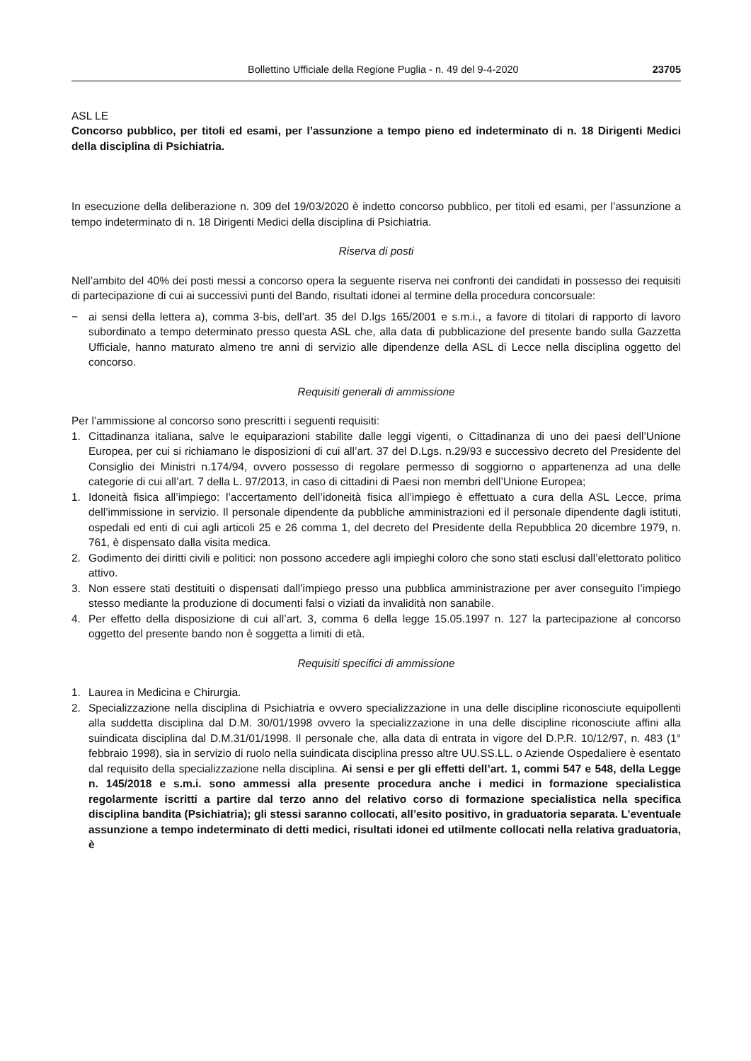Bollettino Ufficiale della Regione Puglia - n. 49 del 9-4-2020 23705
ASL LE
Concorso pubblico, per titoli ed esami, per l’assunzione a tempo pieno ed indeterminato di n. 18 Dirigenti Medici della disciplina di Psichiatria.
In esecuzione della deliberazione n. 309 del 19/03/2020 è indetto concorso pubblico, per titoli ed esami, per l’assunzione a tempo indeterminato di n. 18 Dirigenti Medici della disciplina di Psichiatria.
Riserva di posti
Nell’ambito del 40% dei posti messi a concorso opera la seguente riserva nei confronti dei candidati in possesso dei requisiti di partecipazione di cui ai successivi punti del Bando, risultati idonei al termine della procedura concorsuale:
− ai sensi della lettera a), comma 3-bis, dell’art. 35 del D.lgs 165/2001 e s.m.i., a favore di titolari di rapporto di lavoro subordinato a tempo determinato presso questa ASL che, alla data di pubblicazione del presente bando sulla Gazzetta Ufficiale, hanno maturato almeno tre anni di servizio alle dipendenze della ASL di Lecce nella disciplina oggetto del concorso.
Requisiti generali di ammissione
Per l’ammissione al concorso sono prescritti i seguenti requisiti:
1. Cittadinanza italiana, salve le equiparazioni stabilite dalle leggi vigenti, o Cittadinanza di uno dei paesi dell’Unione Europea, per cui si richiamano le disposizioni di cui all’art. 37 del D.Lgs. n.29/93 e successivo decreto del Presidente del Consiglio dei Ministri n.174/94, ovvero possesso di regolare permesso di soggiorno o appartenenza ad una delle categorie di cui all’art. 7 della L. 97/2013, in caso di cittadini di Paesi non membri dell’Unione Europea;
1. Idoneità fisica all’impiego: l’accertamento dell’idoneità fisica all’impiego è effettuato a cura della ASL Lecce, prima dell’immissione in servizio. Il personale dipendente da pubbliche amministrazioni ed il personale dipendente dagli istituti, ospedali ed enti di cui agli articoli 25 e 26 comma 1, del decreto del Presidente della Repubblica 20 dicembre 1979, n. 761, è dispensato dalla visita medica.
2. Godimento dei diritti civili e politici: non possono accedere agli impieghi coloro che sono stati esclusi dall’elettorato politico attivo.
3. Non essere stati destituiti o dispensati dall’impiego presso una pubblica amministrazione per aver conseguito l’impiego stesso mediante la produzione di documenti falsi o viziati da invalidità non sanabile.
4. Per effetto della disposizione di cui all’art. 3, comma 6 della legge 15.05.1997 n. 127 la partecipazione al concorso oggetto del presente bando non è soggetta a limiti di età.
Requisiti specifici di ammissione
1. Laurea in Medicina e Chirurgia.
2. Specializzazione nella disciplina di Psichiatria e ovvero specializzazione in una delle discipline riconosciute equipollenti alla suddetta disciplina dal D.M. 30/01/1998 ovvero la specializzazione in una delle discipline riconosciute affini alla suindicata disciplina dal D.M.31/01/1998. Il personale che, alla data di entrata in vigore del D.P.R. 10/12/97, n. 483 (1° febbraio 1998), sia in servizio di ruolo nella suindicata disciplina presso altre UU.SS.LL. o Aziende Ospedaliere è esentato dal requisito della specializzazione nella disciplina. Ai sensi e per gli effetti dell’art. 1, commi 547 e 548, della Legge n. 145/2018 e s.m.i. sono ammessi alla presente procedura anche i medici in formazione specialistica regolarmente iscritti a partire dal terzo anno del relativo corso di formazione specialistica nella specifica disciplina bandita (Psichiatria); gli stessi saranno collocati, all’esito positivo, in graduatoria separata. L’eventuale assunzione a tempo indeterminato di detti medici, risultati idonei ed utilmente collocati nella relativa graduatoria, è